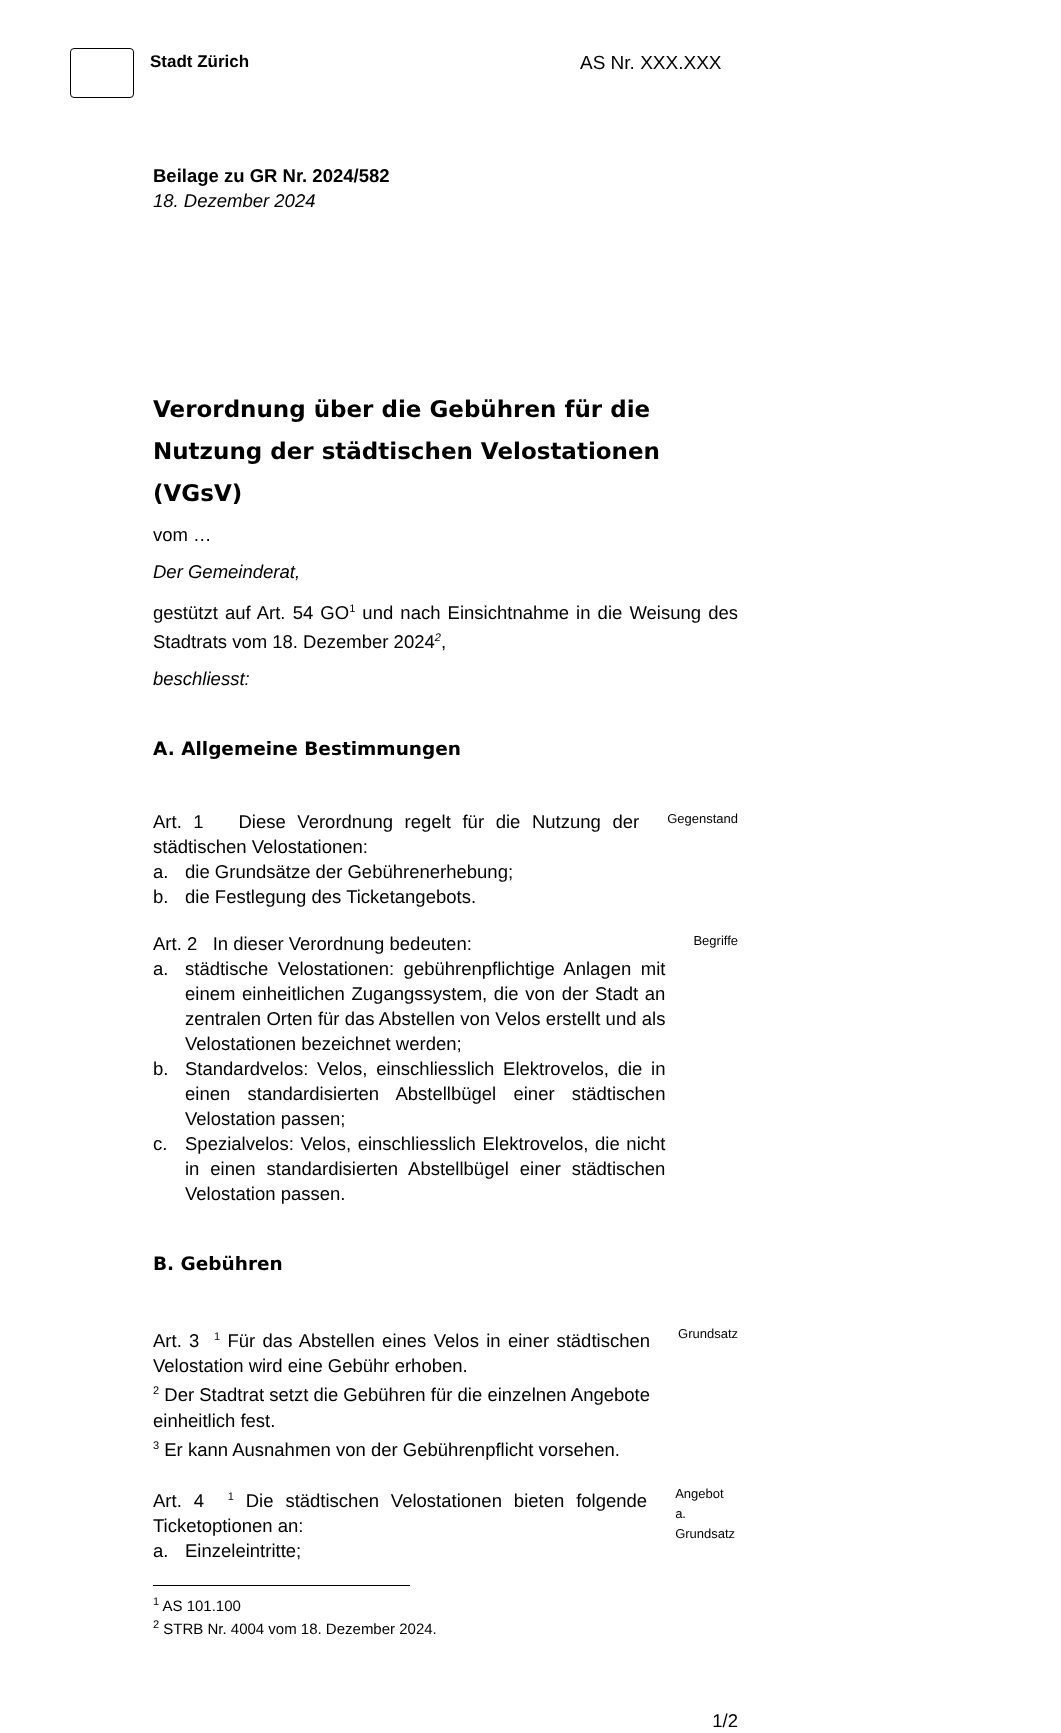Stadt Zürich AS Nr. XXX.XXX
Beilage zu GR Nr. 2024/582
18. Dezember 2024
Verordnung über die Gebühren für die Nutzung der städtischen Velostationen (VGsV)
vom …
Der Gemeinderat,
gestützt auf Art. 54 GO<sup>1</sup> und nach Einsichtnahme in die Weisung des Stadtrats vom 18. Dezember 2024<sup>2</sup>,
beschliesst:
A. Allgemeine Bestimmungen
Art. 1 Diese Verordnung regelt für die Nutzung der städtischen Velostationen:
a. die Grundsätze der Gebührenerhebung;
b. die Festlegung des Ticketangebots.
Gegenstand
Art. 2 In dieser Verordnung bedeuten:
a. städtische Velostationen: gebührenpflichtige Anlagen mit einem einheitlichen Zugangssystem, die von der Stadt an zentralen Orten für das Abstellen von Velos erstellt und als Velostationen bezeichnet werden;
b. Standardvelos: Velos, einschliesslich Elektrovelos, die in einen standardisierten Abstellbügel einer städtischen Velostation passen;
c. Spezialvelos: Velos, einschliesslich Elektrovelos, die nicht in einen standardisierten Abstellbügel einer städtischen Velostation passen.
Begriffe
B. Gebühren
Art. 3 <sup>1</sup> Für das Abstellen eines Velos in einer städtischen Velostation wird eine Gebühr erhoben.
<sup>2</sup> Der Stadtrat setzt die Gebühren für die einzelnen Angebote einheitlich fest.
<sup>3</sup> Er kann Ausnahmen von der Gebührenpflicht vorsehen.
Grundsatz
Art. 4 <sup>1</sup> Die städtischen Velostationen bieten folgende Ticketoptionen an:
a. Einzeleintritte;
Angebot
a. Grundsatz
<sup>1</sup> AS 101.100
<sup>2</sup> STRB Nr. 4004 vom 18. Dezember 2024.
1/2